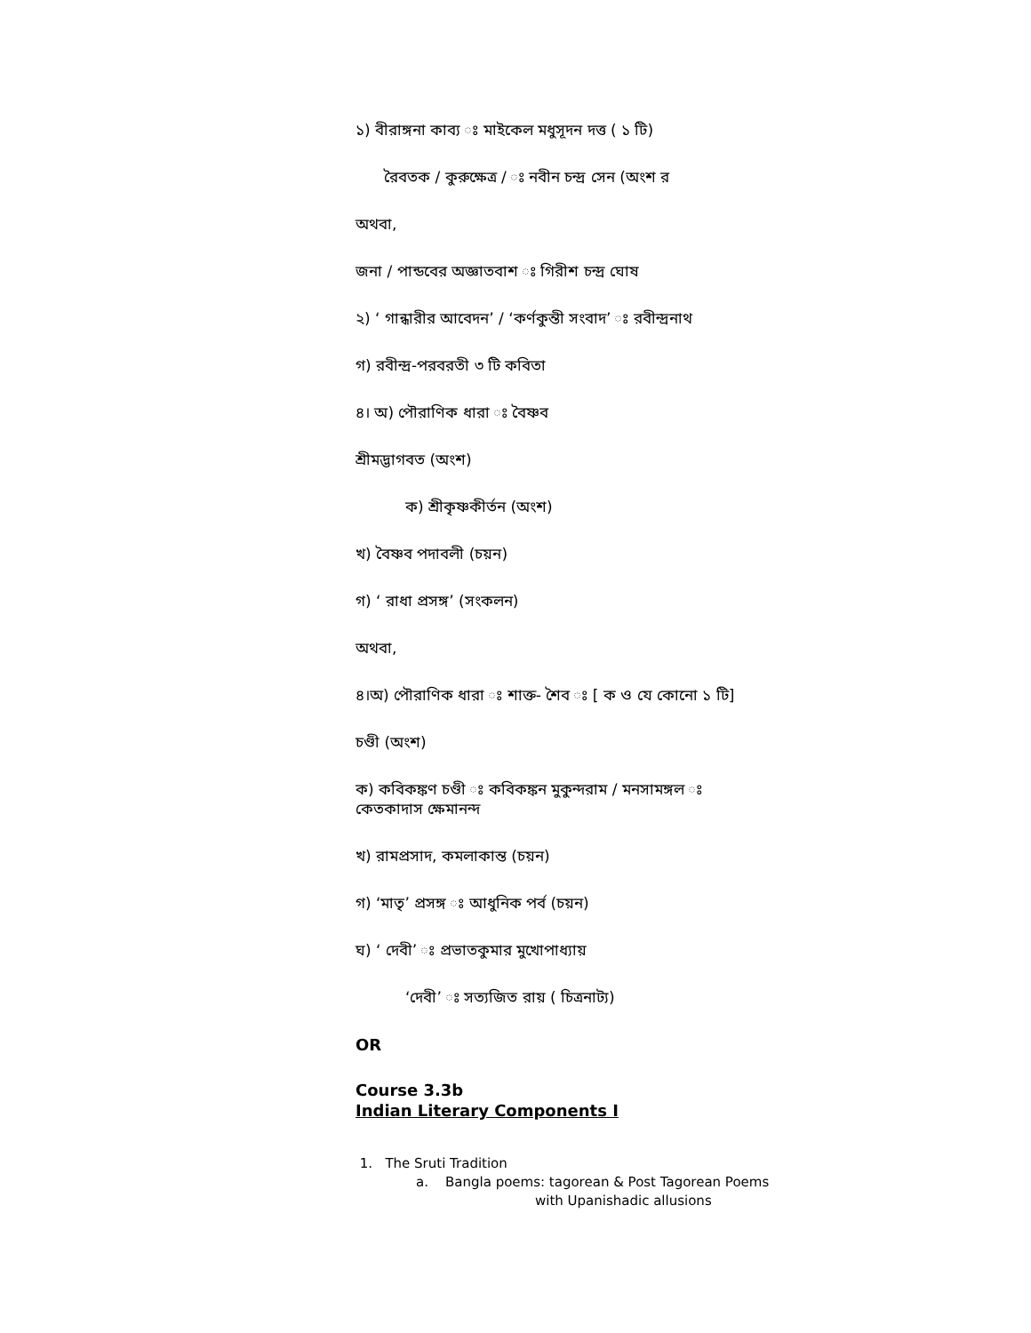১) বীরাঙ্গনা কাব্য ঃ মাইকেল মধুসূদন দত্ত ( ১ টি)
রৈবতক / কুরুক্ষেত্র / ঃ নবীন চন্দ্র সেন (অংশ র
অথবা,
জনা / পান্ডবের অজ্ঞাতবাশ ঃ গিরীশ চন্দ্র ঘোষ
২) ‘ গান্ধারীর আবেদন’ / ‘কর্ণকুন্তী সংবাদ’ ঃ রবীন্দ্রনাথ
গ) রবীন্দ্র-পরবরতী ৩ টি কবিতা
৪। অ) পৌরাণিক ধারা ঃ বৈষ্ণব
শ্রীমদ্ভাগবত (অংশ)
ক) শ্রীকৃষ্ণকীর্তন (অংশ)
খ) বৈষ্ণব পদাবলী (চয়ন)
গ) ‘ রাধা প্রসঙ্গ’ (সংকলন)
অথবা,
৪।অ) পৌরাণিক ধারা ঃ শাক্ত- শৈব ঃ [ ক ও যে কোনো ১ টি]
চণ্ডী (অংশ)
ক) কবিকঙ্কণ চণ্ডী ঃ কবিকঙ্কন মুকুন্দরাম / মনসামঙ্গল ঃ
কেতকাদাস ক্ষেমানন্দ
খ) রামপ্রসাদ, কমলাকান্ত (চয়ন)
গ) ‘মাতৃ’ প্রসঙ্গ ঃ আধুনিক পর্ব (চয়ন)
ঘ) ‘ দেবী’ ঃ প্রভাতকুমার মুখোপাধ্যায়
‘দেবী’ ঃ সত্যজিত রায় ( চিত্রনাট্য)
OR
Course 3.3b
Indian Literary Components I
1. The Sruti Tradition
a. Bangla poems: tagorean & Post Tagorean Poems
with Upanishadic allusions